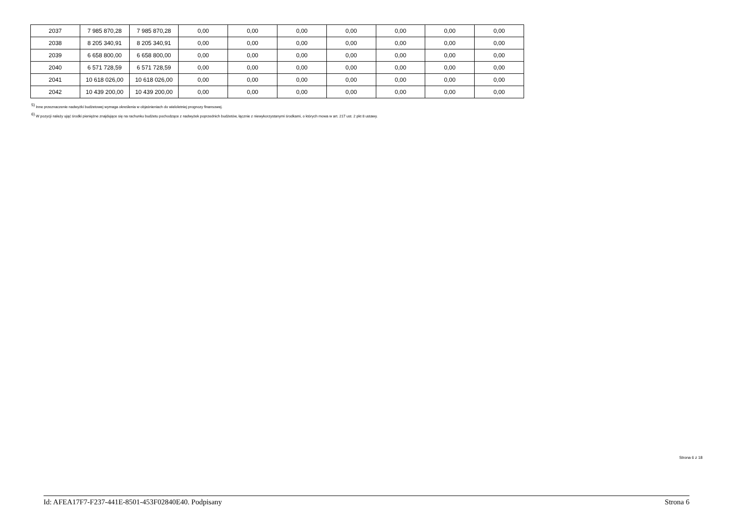| 2037 | 7 985 870,28 | 7 985 870,28 | 0,00 | 0,00 | 0,00 | 0,00 | 0,00 | 0,00 | 0,00 |
| 2038 | 8 205 340,91 | 8 205 340,91 | 0,00 | 0,00 | 0,00 | 0,00 | 0,00 | 0,00 | 0,00 |
| 2039 | 6 658 800,00 | 6 658 800,00 | 0,00 | 0,00 | 0,00 | 0,00 | 0,00 | 0,00 | 0,00 |
| 2040 | 6 571 728,59 | 6 571 728,59 | 0,00 | 0,00 | 0,00 | 0,00 | 0,00 | 0,00 | 0,00 |
| 2041 | 10 618 026,00 | 10 618 026,00 | 0,00 | 0,00 | 0,00 | 0,00 | 0,00 | 0,00 | 0,00 |
| 2042 | 10 439 200,00 | 10 439 200,00 | 0,00 | 0,00 | 0,00 | 0,00 | 0,00 | 0,00 | 0,00 |
<sup>5)</sup> Inne przeznaczenie nadwyżki budżetowej wymaga określenia w objaśnieniach do wieloletniej prognozy finansowej.
<sup>6)</sup> W pozycji należy ująć środki pieniężne znajdujące się na rachunku budżetu pochodzące z nadwyżek poprzednich budżetów, łącznie z niewykorzystanymi środkami, o których mowa w art. 217 ust. 2 pkt 8 ustawy.
Strona 6 z 18
Id: AFEA17F7-F237-441E-8501-453F02840E40. Podpisany Strona 6